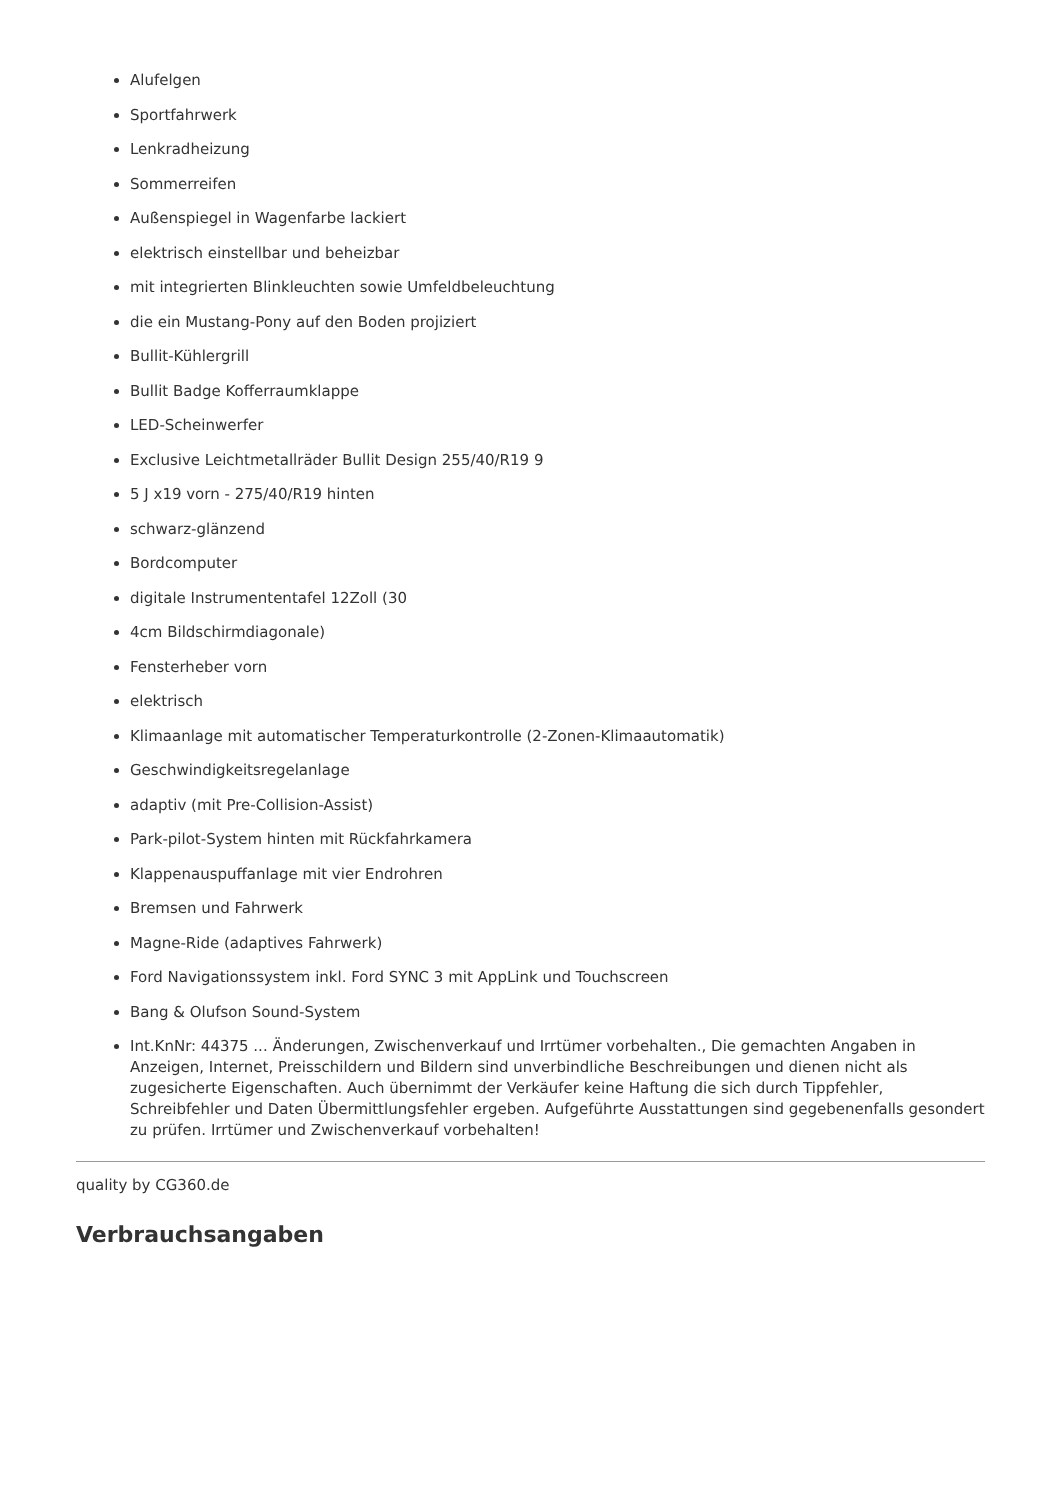Alufelgen
Sportfahrwerk
Lenkradheizung
Sommerreifen
Außenspiegel in Wagenfarbe lackiert
elektrisch einstellbar und beheizbar
mit integrierten Blinkleuchten sowie Umfeldbeleuchtung
die ein Mustang-Pony auf den Boden projiziert
Bullit-Kühlergrill
Bullit Badge Kofferraumklappe
LED-Scheinwerfer
Exclusive Leichtmetallräder Bullit Design 255/40/R19 9
5 J x19 vorn - 275/40/R19 hinten
schwarz-glänzend
Bordcomputer
digitale Instrumententafel 12Zoll (30
4cm Bildschirmdiagonale)
Fensterheber vorn
elektrisch
Klimaanlage mit automatischer Temperaturkontrolle (2-Zonen-Klimaautomatik)
Geschwindigkeitsregelanlage
adaptiv (mit Pre-Collision-Assist)
Park-pilot-System hinten mit Rückfahrkamera
Klappenauspuffanlage mit vier Endrohren
Bremsen und Fahrwerk
Magne-Ride (adaptives Fahrwerk)
Ford Navigationssystem inkl. Ford SYNC 3 mit AppLink und Touchscreen
Bang & Olufson Sound-System
Int.KnNr: 44375 ... Änderungen, Zwischenverkauf und Irrtümer vorbehalten., Die gemachten Angaben in Anzeigen, Internet, Preisschildern und Bildern sind unverbindliche Beschreibungen und dienen nicht als zugesicherte Eigenschaften. Auch übernimmt der Verkäufer keine Haftung die sich durch Tippfehler, Schreibfehler und Daten Übermittlungsfehler ergeben. Aufgeführte Ausstattungen sind gegebenenfalls gesondert zu prüfen. Irrtümer und Zwischenverkauf vorbehalten!
quality by CG360.de
Verbrauchsangaben